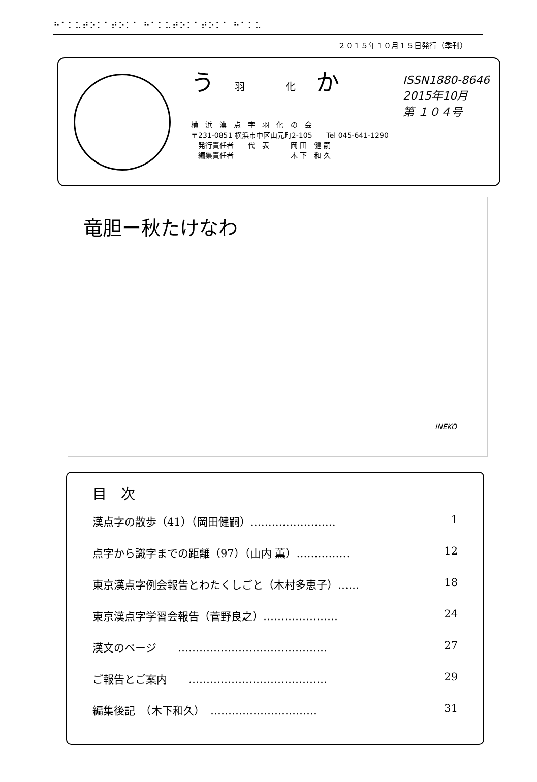⠓⠁⠅⠥⠞⠕⠅⠁⠞⠕⠅⠁ ⠓⠁⠅⠥⠞⠕⠅⠁⠞⠕⠅⠁ ⠓⠁⠅⠥
２０１５年１０月１５日発行（季刊）
う 羽 化 か
横　浜　漢　点　字　羽　化　の　会
〒231-0851 横浜市中区山元町2-105　　Tel 045-641-1290
　発行責任者　　代　表　　　岡 田　健 嗣
　編集責任者　　　　　　　　木 下　和 久
ISSN1880-8646
2015年10月
第 １０４号
竜胆ー秋たけなわ
INEKO
目　次
漢点字の散歩（41）（岡田健嗣）…………………… 1
点字から識字までの距離（97）（山内 薫）…………… 12
東京漢点字例会報告とわたくしごと（木村多恵子）…… 18
東京漢点字学習会報告（菅野良之）………………… 24
漢文のページ　　…………………………………… 27
ご報告とご案内　　………………………………… 29
編集後記　（木下和久）　………………………… 31